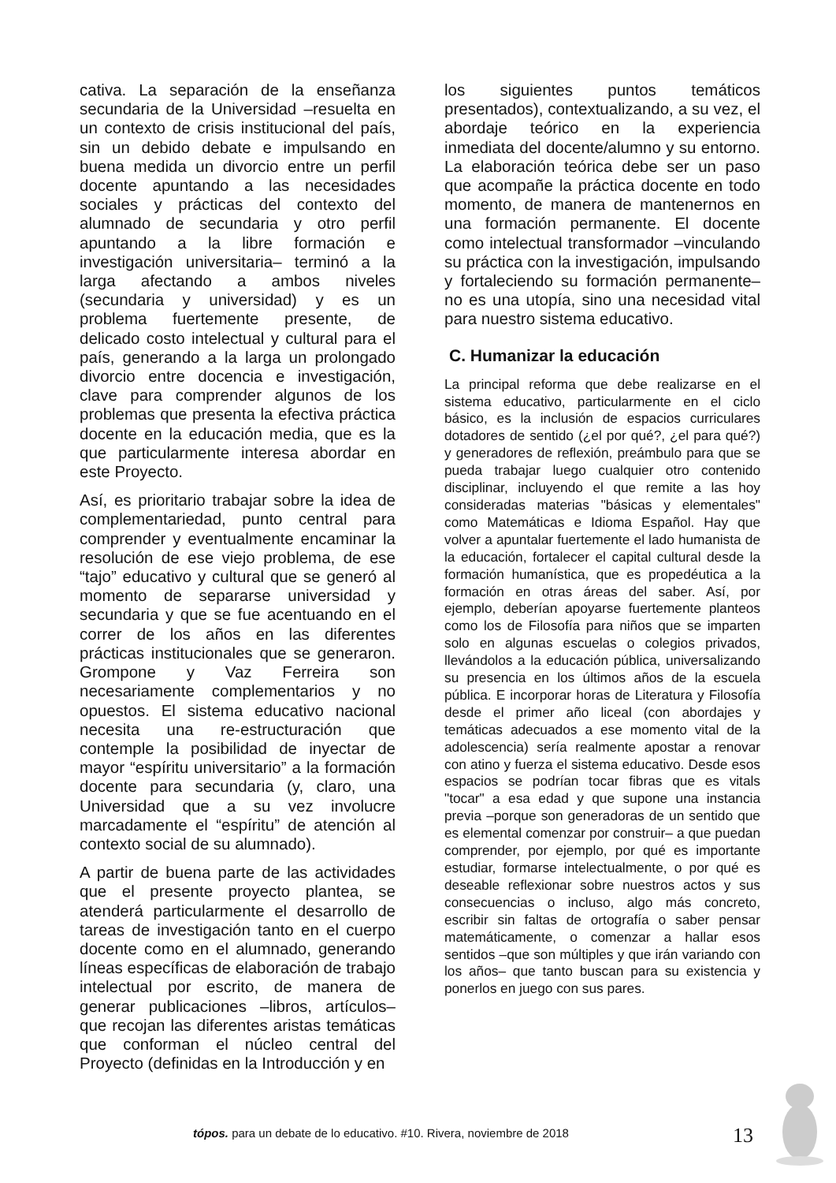cativa. La separación de la enseñanza secundaria de la Universidad –resuelta en un contexto de crisis institucional del país, sin un debido debate e impulsando en buena medida un divorcio entre un perfil docente apuntando a las necesidades sociales y prácticas del contexto del alumnado de secundaria y otro perfil apuntando a la libre formación e investigación universitaria– terminó a la larga afectando a ambos niveles (secundaria y universidad) y es un problema fuertemente presente, de delicado costo intelectual y cultural para el país, generando a la larga un prolongado divorcio entre docencia e investigación, clave para comprender algunos de los problemas que presenta la efectiva práctica docente en la educación media, que es la que particularmente interesa abordar en este Proyecto.
Así, es prioritario trabajar sobre la idea de complementariedad, punto central para comprender y eventualmente encaminar la resolución de ese viejo problema, de ese “tajo” educativo y cultural que se generó al momento de separarse universidad y secundaria y que se fue acentuando en el correr de los años en las diferentes prácticas institucionales que se generaron. Grompone y Vaz Ferreira son necesariamente complementarios y no opuestos. El sistema educativo nacional necesita una re-estructuración que contemple la posibilidad de inyectar de mayor “espíritu universitario” a la formación docente para secundaria (y, claro, una Universidad que a su vez involucre marcadamente el “espíritu” de atención al contexto social de su alumnado).
A partir de buena parte de las actividades que el presente proyecto plantea, se atenderá particularmente el desarrollo de tareas de investigación tanto en el cuerpo docente como en el alumnado, generando líneas específicas de elaboración de trabajo intelectual por escrito, de manera de generar publicaciones –libros, artículos– que recojan las diferentes aristas temáticas que conforman el núcleo central del Proyecto (definidas en la Introducción y en
los siguientes puntos temáticos presentados), contextualizando, a su vez, el abordaje teórico en la experiencia inmediata del docente/alumno y su entorno. La elaboración teórica debe ser un paso que acompañe la práctica docente en todo momento, de manera de mantenernos en una formación permanente. El docente como intelectual transformador –vinculando su práctica con la investigación, impulsando y fortaleciendo su formación permanente– no es una utopía, sino una necesidad vital para nuestro sistema educativo.
C. Humanizar la educación
La principal reforma que debe realizarse en el sistema educativo, particularmente en el ciclo básico, es la inclusión de espacios curriculares dotadores de sentido (¿el por qué?, ¿el para qué?) y generadores de reflexión, preámbulo para que se pueda trabajar luego cualquier otro contenido disciplinar, incluyendo el que remite a las hoy consideradas materias "básicas y elementales" como Matemáticas e Idioma Español. Hay que volver a apuntalar fuertemente el lado humanista de la educación, fortalecer el capital cultural desde la formación humanística, que es propedéutica a la formación en otras áreas del saber. Así, por ejemplo, deberían apoyarse fuertemente planteos como los de Filosofía para niños que se imparten solo en algunas escuelas o colegios privados, llevándolos a la educación pública, universalizando su presencia en los últimos años de la escuela pública. E incorporar horas de Literatura y Filosofía desde el primer año liceal (con abordajes y temáticas adecuados a ese momento vital de la adolescencia) sería realmente apostar a renovar con atino y fuerza el sistema educativo. Desde esos espacios se podrían tocar fibras que es vitals "tocar" a esa edad y que supone una instancia previa –porque son generadoras de un sentido que es elemental comenzar por construir– a que puedan comprender, por ejemplo, por qué es importante estudiar, formarse intelectualmente, o por qué es deseable reflexionar sobre nuestros actos y sus consecuencias o incluso, algo más concreto, escribir sin faltas de ortografía o saber pensar matemáticamente, o comenzar a hallar esos sentidos –que son múltiples y que irán variando con los años– que tanto buscan para su existencia y ponerlos en juego con sus pares.
tópos. para un debate de lo educativo. #10. Rivera, noviembre de 2018
13